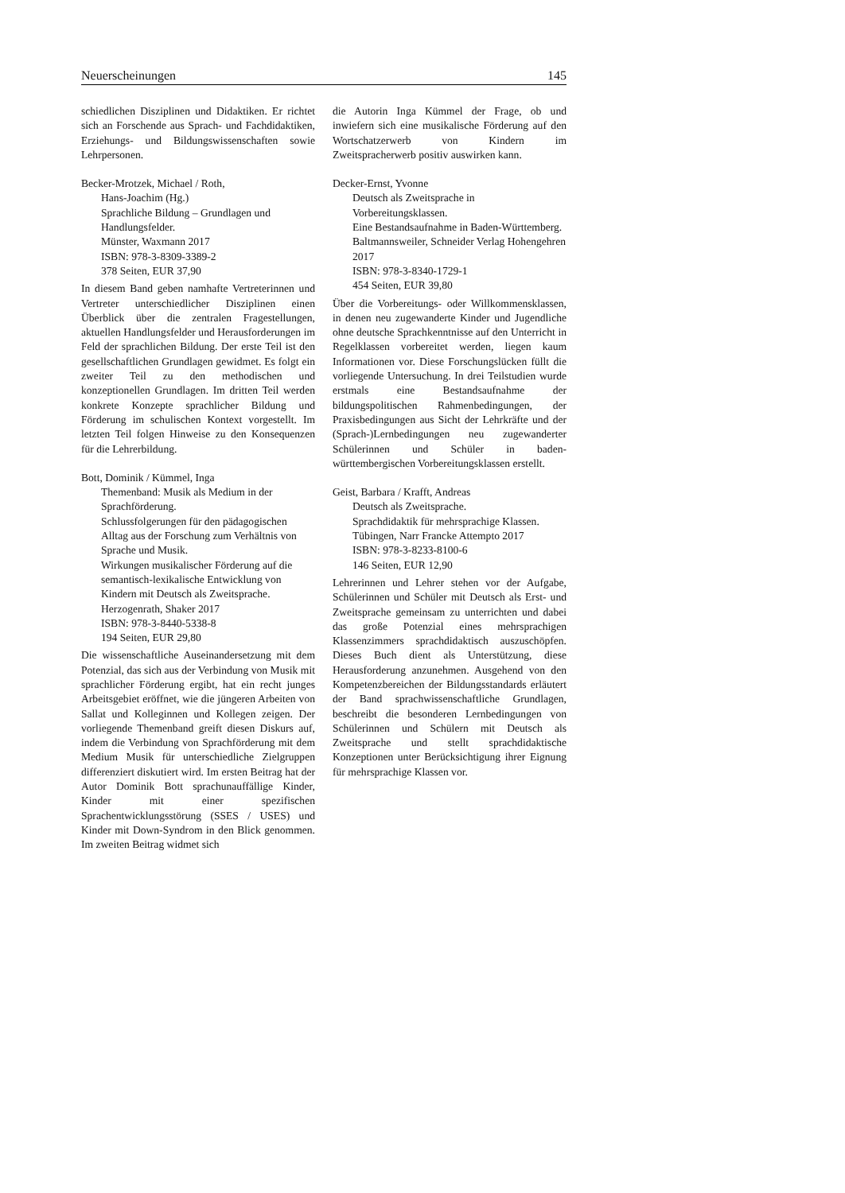Neuerscheinungen 145
schiedlichen Disziplinen und Didaktiken. Er richtet sich an Forschende aus Sprach- und Fachdidaktiken, Erziehungs- und Bildungswissenschaften sowie Lehrpersonen.
Becker-Mrotzek, Michael / Roth,
Hans-Joachim (Hg.)
Sprachliche Bildung – Grundlagen und Handlungsfelder.
Münster, Waxmann 2017
ISBN: 978-3-8309-3389-2
378 Seiten, EUR 37,90
In diesem Band geben namhafte Vertreterinnen und Vertreter unterschiedlicher Disziplinen einen Überblick über die zentralen Fragestellungen, aktuellen Handlungsfelder und Herausforderungen im Feld der sprachlichen Bildung. Der erste Teil ist den gesellschaftlichen Grundlagen gewidmet. Es folgt ein zweiter Teil zu den methodischen und konzeptionellen Grundlagen. Im dritten Teil werden konkrete Konzepte sprachlicher Bildung und Förderung im schulischen Kontext vorgestellt. Im letzten Teil folgen Hinweise zu den Konsequenzen für die Lehrerbildung.
Bott, Dominik / Kümmel, Inga
Themenband: Musik als Medium in der Sprachförderung.
Schlussfolgerungen für den pädagogischen Alltag aus der Forschung zum Verhältnis von Sprache und Musik.
Wirkungen musikalischer Förderung auf die semantisch-lexikalische Entwicklung von Kindern mit Deutsch als Zweitsprache.
Herzogenrath, Shaker 2017
ISBN: 978-3-8440-5338-8
194 Seiten, EUR 29,80
Die wissenschaftliche Auseinandersetzung mit dem Potenzial, das sich aus der Verbindung von Musik mit sprachlicher Förderung ergibt, hat ein recht junges Arbeitsgebiet eröffnet, wie die jüngeren Arbeiten von Sallat und Kolleginnen und Kollegen zeigen. Der vorliegende Themenband greift diesen Diskurs auf, indem die Verbindung von Sprachförderung mit dem Medium Musik für unterschiedliche Zielgruppen differenziert diskutiert wird. Im ersten Beitrag hat der Autor Dominik Bott sprachunauffällige Kinder, Kinder mit einer spezifischen Sprachentwicklungsstörung (SSES / USES) und Kinder mit Down-Syndrom in den Blick genommen. Im zweiten Beitrag widmet sich
die Autorin Inga Kümmel der Frage, ob und inwiefern sich eine musikalische Förderung auf den Wortschatzerwerb von Kindern im Zweitspracherwerb positiv auswirken kann.
Decker-Ernst, Yvonne
Deutsch als Zweitsprache in Vorbereitungsklassen.
Eine Bestandsaufnahme in Baden-Württemberg.
Baltmannsweiler, Schneider Verlag Hohengehren 2017
ISBN: 978-3-8340-1729-1
454 Seiten, EUR 39,80
Über die Vorbereitungs- oder Willkommensklassen, in denen neu zugewanderte Kinder und Jugendliche ohne deutsche Sprachkenntnisse auf den Unterricht in Regelklassen vorbereitet werden, liegen kaum Informationen vor. Diese Forschungslücken füllt die vorliegende Untersuchung. In drei Teilstudien wurde erstmals eine Bestandsaufnahme der bildungspolitischen Rahmenbedingungen, der Praxisbedingungen aus Sicht der Lehrkräfte und der (Sprach-)Lernbedingungen neu zugewanderter Schülerinnen und Schüler in baden-württembergischen Vorbereitungsklassen erstellt.
Geist, Barbara / Krafft, Andreas
Deutsch als Zweitsprache.
Sprachdidaktik für mehrsprachige Klassen.
Tübingen, Narr Francke Attempto 2017
ISBN: 978-3-8233-8100-6
146 Seiten, EUR 12,90
Lehrerinnen und Lehrer stehen vor der Aufgabe, Schülerinnen und Schüler mit Deutsch als Erst- und Zweitsprache gemeinsam zu unterrichten und dabei das große Potenzial eines mehrsprachigen Klassenzimmers sprachdidaktisch auszuschöpfen. Dieses Buch dient als Unterstützung, diese Herausforderung anzunehmen. Ausgehend von den Kompetenzbereichen der Bildungsstandards erläutert der Band sprachwissenschaftliche Grundlagen, beschreibt die besonderen Lernbedingungen von Schülerinnen und Schülern mit Deutsch als Zweitsprache und stellt sprachdidaktische Konzeptionen unter Berücksichtigung ihrer Eignung für mehrsprachige Klassen vor.